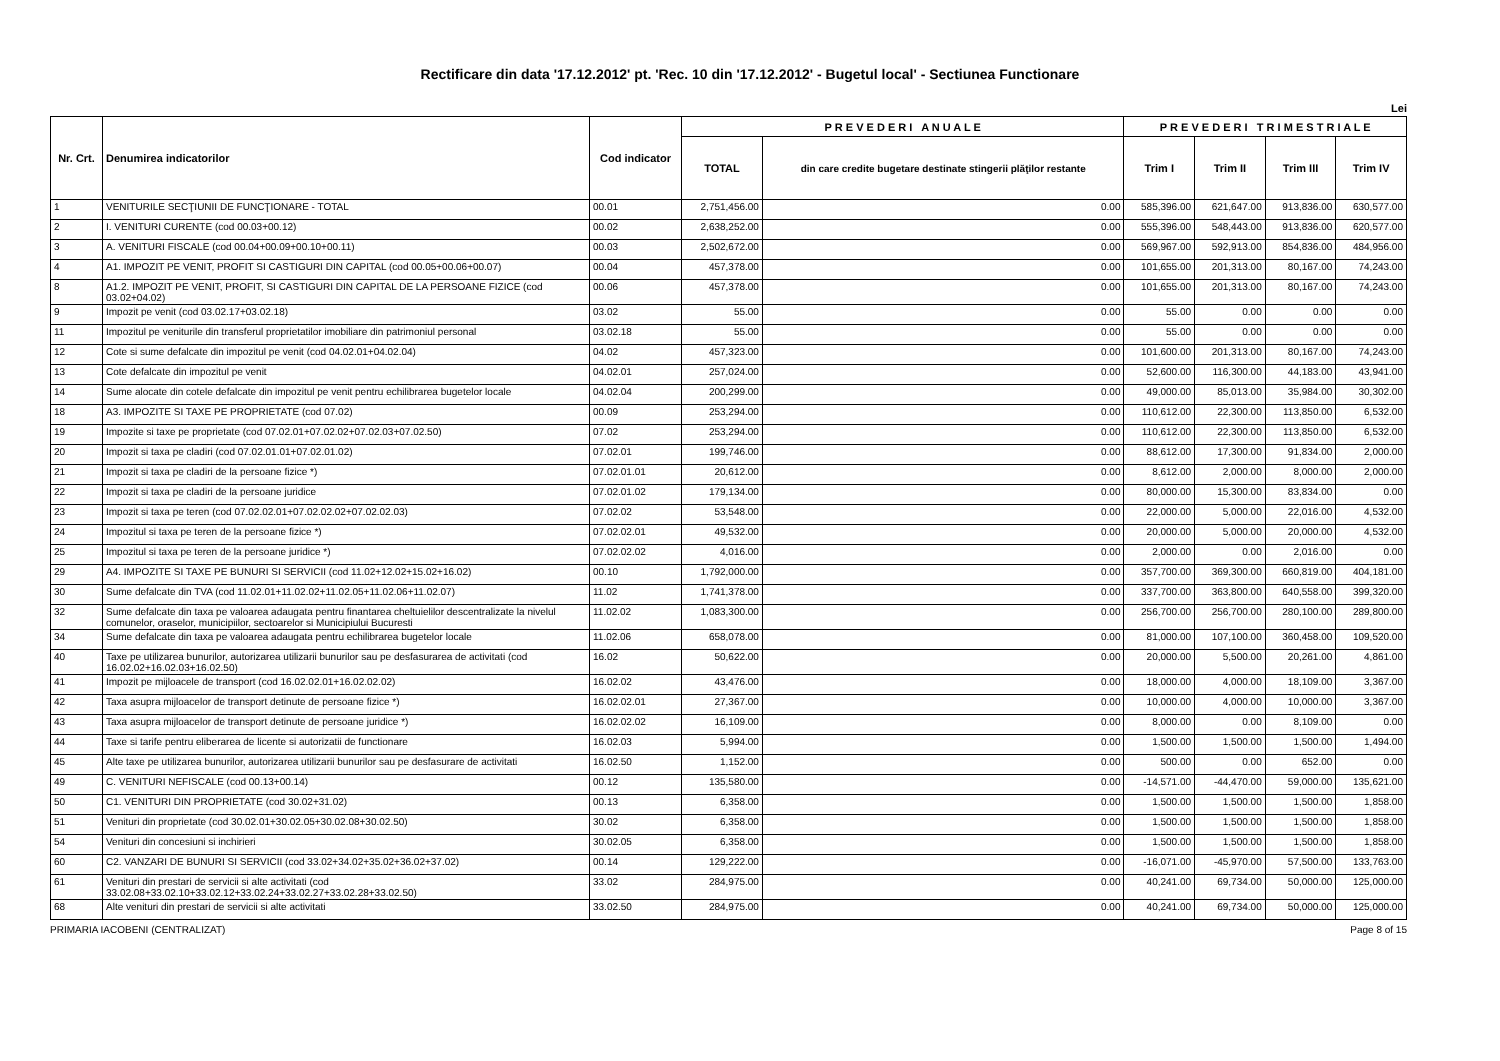Rectificare din data '17.12.2012' pt. 'Rec. 10 din '17.12.2012' - Bugetul local' - Sectiunea Functionare
Lei
| Nr. Crt. | Denumirea indicatorilor | Cod indicator | P R E V E D E R I A N U A L E | | P R E V E D E R I T R I M E S T R I A L E | | | |
| --- | --- | --- | --- | --- | --- | --- | --- | --- |
| | | | TOTAL | din care credite bugetare destinate stingerii plăţilor restante | Trim I | Trim II | Trim III | Trim IV |
| 1 | VENITURILE SECŢIUNII DE FUNCŢIONARE - TOTAL | 00.01 | 2,751,456.00 | 0.00 | 585,396.00 | 621,647.00 | 913,836.00 | 630,577.00 |
| 2 | I. VENITURI CURENTE (cod 00.03+00.12) | 00.02 | 2,638,252.00 | 0.00 | 555,396.00 | 548,443.00 | 913,836.00 | 620,577.00 |
| 3 | A. VENITURI FISCALE (cod 00.04+00.09+00.10+00.11) | 00.03 | 2,502,672.00 | 0.00 | 569,967.00 | 592,913.00 | 854,836.00 | 484,956.00 |
| 4 | A1. IMPOZIT PE VENIT, PROFIT SI CASTIGURI DIN CAPITAL (cod 00.05+00.06+00.07) | 00.04 | 457,378.00 | 0.00 | 101,655.00 | 201,313.00 | 80,167.00 | 74,243.00 |
| 8 | A1.2. IMPOZIT PE VENIT, PROFIT, SI CASTIGURI DIN CAPITAL DE LA PERSOANE FIZICE (cod 03.02+04.02) | 00.06 | 457,378.00 | 0.00 | 101,655.00 | 201,313.00 | 80,167.00 | 74,243.00 |
| 9 | Impozit pe venit (cod 03.02.17+03.02.18) | 03.02 | 55.00 | 0.00 | 55.00 | 0.00 | 0.00 | 0.00 |
| 11 | Impozitul pe veniturile din transferul proprietatilor imobiliare din patrimoniul personal | 03.02.18 | 55.00 | 0.00 | 55.00 | 0.00 | 0.00 | 0.00 |
| 12 | Cote si sume defalcate din impozitul pe venit (cod 04.02.01+04.02.04) | 04.02 | 457,323.00 | 0.00 | 101,600.00 | 201,313.00 | 80,167.00 | 74,243.00 |
| 13 | Cote defalcate din impozitul pe venit | 04.02.01 | 257,024.00 | 0.00 | 52,600.00 | 116,300.00 | 44,183.00 | 43,941.00 |
| 14 | Sume alocate din cotele defalcate din impozitul pe venit pentru echilibrarea bugetelor locale | 04.02.04 | 200,299.00 | 0.00 | 49,000.00 | 85,013.00 | 35,984.00 | 30,302.00 |
| 18 | A3. IMPOZITE SI TAXE PE PROPRIETATE (cod 07.02) | 00.09 | 253,294.00 | 0.00 | 110,612.00 | 22,300.00 | 113,850.00 | 6,532.00 |
| 19 | Impozite si taxe pe proprietate (cod 07.02.01+07.02.02+07.02.03+07.02.50) | 07.02 | 253,294.00 | 0.00 | 110,612.00 | 22,300.00 | 113,850.00 | 6,532.00 |
| 20 | Impozit si taxa pe cladiri (cod 07.02.01.01+07.02.01.02) | 07.02.01 | 199,746.00 | 0.00 | 88,612.00 | 17,300.00 | 91,834.00 | 2,000.00 |
| 21 | Impozit si taxa pe cladiri de la persoane fizice *) | 07.02.01.01 | 20,612.00 | 0.00 | 8,612.00 | 2,000.00 | 8,000.00 | 2,000.00 |
| 22 | Impozit si taxa pe cladiri de la persoane juridice | 07.02.01.02 | 179,134.00 | 0.00 | 80,000.00 | 15,300.00 | 83,834.00 | 0.00 |
| 23 | Impozit si taxa pe teren (cod 07.02.02.01+07.02.02.02+07.02.02.03) | 07.02.02 | 53,548.00 | 0.00 | 22,000.00 | 5,000.00 | 22,016.00 | 4,532.00 |
| 24 | Impozitul si taxa pe teren de la persoane fizice *) | 07.02.02.01 | 49,532.00 | 0.00 | 20,000.00 | 5,000.00 | 20,000.00 | 4,532.00 |
| 25 | Impozitul si taxa pe teren de la persoane juridice *) | 07.02.02.02 | 4,016.00 | 0.00 | 2,000.00 | 0.00 | 2,016.00 | 0.00 |
| 29 | A4. IMPOZITE SI TAXE PE BUNURI SI SERVICII (cod 11.02+12.02+15.02+16.02) | 00.10 | 1,792,000.00 | 0.00 | 357,700.00 | 369,300.00 | 660,819.00 | 404,181.00 |
| 30 | Sume defalcate din TVA (cod 11.02.01+11.02.02+11.02.05+11.02.06+11.02.07) | 11.02 | 1,741,378.00 | 0.00 | 337,700.00 | 363,800.00 | 640,558.00 | 399,320.00 |
| 32 | Sume defalcate din taxa pe valoarea adaugata pentru finantarea cheltuielilor descentralizate la nivelul comunelor, oraselor, municipiilor, sectoarelor si Municipiului Bucuresti | 11.02.02 | 1,083,300.00 | 0.00 | 256,700.00 | 256,700.00 | 280,100.00 | 289,800.00 |
| 34 | Sume defalcate din taxa pe valoarea adaugata pentru echilibrarea bugetelor locale | 11.02.06 | 658,078.00 | 0.00 | 81,000.00 | 107,100.00 | 360,458.00 | 109,520.00 |
| 40 | Taxe pe utilizarea bunurilor, autorizarea utilizarii bunurilor sau pe desfasurarea de activitati (cod 16.02.02+16.02.03+16.02.50) | 16.02 | 50,622.00 | 0.00 | 20,000.00 | 5,500.00 | 20,261.00 | 4,861.00 |
| 41 | Impozit pe mijloacele de transport (cod 16.02.02.01+16.02.02.02) | 16.02.02 | 43,476.00 | 0.00 | 18,000.00 | 4,000.00 | 18,109.00 | 3,367.00 |
| 42 | Taxa asupra mijloacelor de transport detinute de persoane fizice *) | 16.02.02.01 | 27,367.00 | 0.00 | 10,000.00 | 4,000.00 | 10,000.00 | 3,367.00 |
| 43 | Taxa asupra mijloacelor de transport detinute de persoane juridice *) | 16.02.02.02 | 16,109.00 | 0.00 | 8,000.00 | 0.00 | 8,109.00 | 0.00 |
| 44 | Taxe si tarife pentru eliberarea de licente si autorizatii de functionare | 16.02.03 | 5,994.00 | 0.00 | 1,500.00 | 1,500.00 | 1,500.00 | 1,494.00 |
| 45 | Alte taxe pe utilizarea bunurilor, autorizarea utilizarii bunurilor sau pe desfasurare de activitati | 16.02.50 | 1,152.00 | 0.00 | 500.00 | 0.00 | 652.00 | 0.00 |
| 49 | C. VENITURI NEFISCALE (cod 00.13+00.14) | 00.12 | 135,580.00 | 0.00 | -14,571.00 | -44,470.00 | 59,000.00 | 135,621.00 |
| 50 | C1. VENITURI DIN PROPRIETATE (cod 30.02+31.02) | 00.13 | 6,358.00 | 0.00 | 1,500.00 | 1,500.00 | 1,500.00 | 1,858.00 |
| 51 | Venituri din proprietate (cod 30.02.01+30.02.05+30.02.08+30.02.50) | 30.02 | 6,358.00 | 0.00 | 1,500.00 | 1,500.00 | 1,500.00 | 1,858.00 |
| 54 | Venituri din concesiuni si inchirieri | 30.02.05 | 6,358.00 | 0.00 | 1,500.00 | 1,500.00 | 1,500.00 | 1,858.00 |
| 60 | C2. VANZARI DE BUNURI SI SERVICII (cod 33.02+34.02+35.02+36.02+37.02) | 00.14 | 129,222.00 | 0.00 | -16,071.00 | -45,970.00 | 57,500.00 | 133,763.00 |
| 61 | Venituri din prestari de servicii si alte activitati (cod 33.02.08+33.02.10+33.02.12+33.02.24+33.02.27+33.02.28+33.02.50) | 33.02 | 284,975.00 | 0.00 | 40,241.00 | 69,734.00 | 50,000.00 | 125,000.00 |
| 68 | Alte venituri din prestari de servicii si alte activitati | 33.02.50 | 284,975.00 | 0.00 | 40,241.00 | 69,734.00 | 50,000.00 | 125,000.00 |
PRIMARIA IACOBENI (CENTRALIZAT) Page 8 of 15